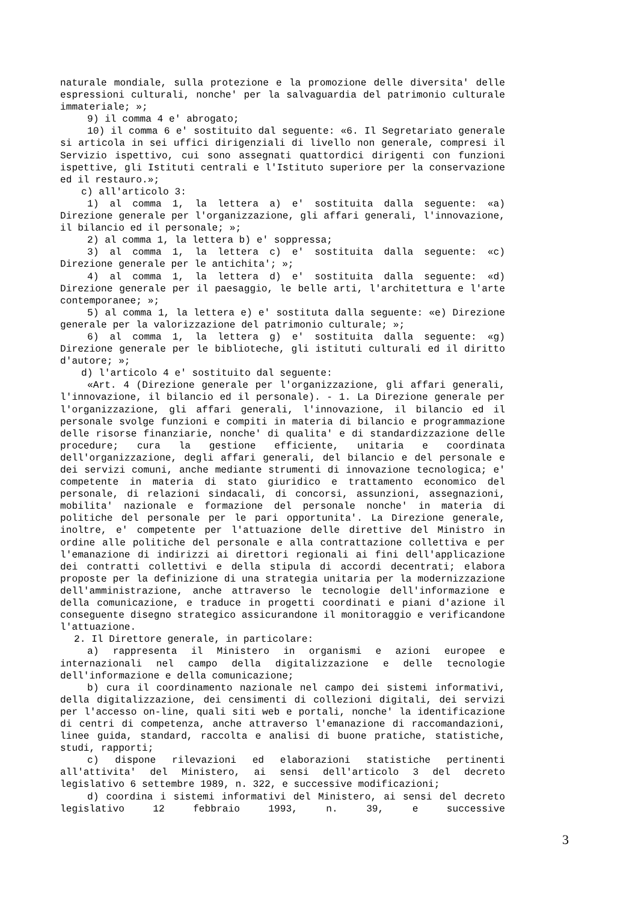naturale mondiale, sulla protezione e la promozione delle diversita' delle espressioni culturali, nonche' per la salvaguardia del patrimonio culturale immateriale; »;
9) il comma 4 e' abrogato;
10) il comma 6 e' sostituito dal seguente: «6. Il Segretariato generale si articola in sei uffici dirigenziali di livello non generale, compresi il Servizio ispettivo, cui sono assegnati quattordici dirigenti con funzioni ispettive, gli Istituti centrali e l'Istituto superiore per la conservazione ed il restauro.»;
c) all'articolo 3:
1) al comma 1, la lettera a) e' sostituita dalla seguente: «a) Direzione generale per l'organizzazione, gli affari generali, l'innovazione, il bilancio ed il personale; »;
2) al comma 1, la lettera b) e' soppressa;
3) al comma 1, la lettera c) e' sostituita dalla seguente: «c) Direzione generale per le antichita'; »;
4) al comma 1, la lettera d) e' sostituita dalla seguente: «d) Direzione generale per il paesaggio, le belle arti, l'architettura e l'arte contemporanee; »;
5) al comma 1, la lettera e) e' sostituta dalla seguente: «e) Direzione generale per la valorizzazione del patrimonio culturale; »;
6) al comma 1, la lettera g) e' sostituita dalla seguente: «g) Direzione generale per le biblioteche, gli istituti culturali ed il diritto d'autore; »;
d) l'articolo 4 e' sostituito dal seguente:
«Art. 4 (Direzione generale per l'organizzazione, gli affari generali, l'innovazione, il bilancio ed il personale). - 1. La Direzione generale per l'organizzazione, gli affari generali, l'innovazione, il bilancio ed il personale svolge funzioni e compiti in materia di bilancio e programmazione delle risorse finanziarie, nonche' di qualita' e di standardizzazione delle procedure; cura la gestione efficiente, unitaria e coordinata dell'organizzazione, degli affari generali, del bilancio e del personale e dei servizi comuni, anche mediante strumenti di innovazione tecnologica; e' competente in materia di stato giuridico e trattamento economico del personale, di relazioni sindacali, di concorsi, assunzioni, assegnazioni, mobilita' nazionale e formazione del personale nonche' in materia di politiche del personale per le pari opportunita'. La Direzione generale, inoltre, e' competente per l'attuazione delle direttive del Ministro in ordine alle politiche del personale e alla contrattazione collettiva e per l'emanazione di indirizzi ai direttori regionali ai fini dell'applicazione dei contratti collettivi e della stipula di accordi decentrati; elabora proposte per la definizione di una strategia unitaria per la modernizzazione dell'amministrazione, anche attraverso le tecnologie dell'informazione e della comunicazione, e traduce in progetti coordinati e piani d'azione il conseguente disegno strategico assicurandone il monitoraggio e verificandone l'attuazione.
2. Il Direttore generale, in particolare:
a) rappresenta il Ministero in organismi e azioni europee e internazionali nel campo della digitalizzazione e delle tecnologie dell'informazione e della comunicazione;
b) cura il coordinamento nazionale nel campo dei sistemi informativi, della digitalizzazione, dei censimenti di collezioni digitali, dei servizi per l'accesso on-line, quali siti web e portali, nonche' la identificazione di centri di competenza, anche attraverso l'emanazione di raccomandazioni, linee guida, standard, raccolta e analisi di buone pratiche, statistiche, studi, rapporti;
c) dispone rilevazioni ed elaborazioni statistiche pertinenti all'attivita' del Ministero, ai sensi dell'articolo 3 del decreto legislativo 6 settembre 1989, n. 322, e successive modificazioni;
d) coordina i sistemi informativi del Ministero, ai sensi del decreto legislativo 12 febbraio 1993, n. 39, e successive
3